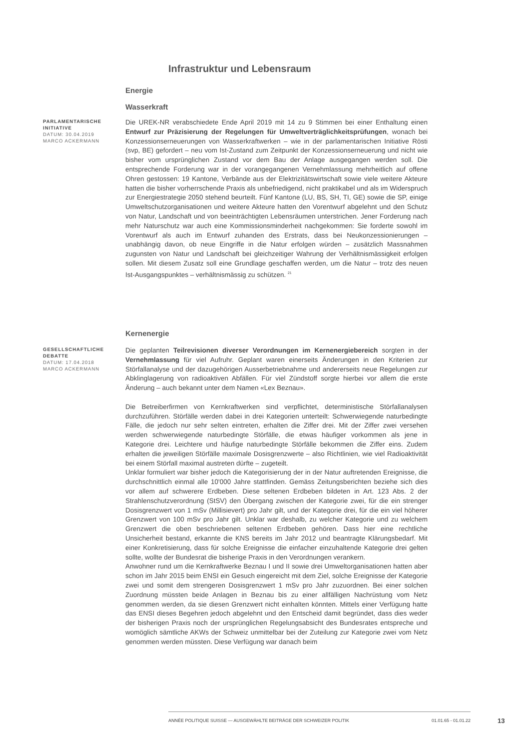Infrastruktur und Lebensraum
Energie
Wasserkraft
PARLAMENTARISCHE INITIATIVE
DATUM: 30.04.2019
MARCO ACKERMANN
Die UREK-NR verabschiedete Ende April 2019 mit 14 zu 9 Stimmen bei einer Enthaltung einen Entwurf zur Präzisierung der Regelungen für Umweltverträglichkeitsprüfungen, wonach bei Konzessionserneuerungen von Wasserkraftwerken – wie in der parlamentarischen Initiative Rösti (svp, BE) gefordert – neu vom Ist-Zustand zum Zeitpunkt der Konzessionserneuerung und nicht wie bisher vom ursprünglichen Zustand vor dem Bau der Anlage ausgegangen werden soll. Die entsprechende Forderung war in der vorangegangenen Vernehmlassung mehrheitlich auf offene Ohren gestossen: 19 Kantone, Verbände aus der Elektrizitätswirtschaft sowie viele weitere Akteure hatten die bisher vorherrschende Praxis als unbefriedigend, nicht praktikabel und als im Widerspruch zur Energiestrategie 2050 stehend beurteilt. Fünf Kantone (LU, BS, SH, TI, GE) sowie die SP, einige Umweltschutzorganisationen und weitere Akteure hatten den Vorentwurf abgelehnt und den Schutz von Natur, Landschaft und von beeinträchtigten Lebensräumen unterstrichen. Jener Forderung nach mehr Naturschutz war auch eine Kommissionsminderheit nachgekommen: Sie forderte sowohl im Vorentwurf als auch im Entwurf zuhanden des Erstrats, dass bei Neukonzessionierungen – unabhängig davon, ob neue Eingriffe in die Natur erfolgen würden – zusätzlich Massnahmen zugunsten von Natur und Landschaft bei gleichzeitiger Wahrung der Verhältnismässigkeit erfolgen sollen. Mit diesem Zusatz soll eine Grundlage geschaffen werden, um die Natur – trotz des neuen Ist-Ausgangspunktes – verhältnismässig zu schützen. <sup>21</sup>
Kernenergie
GESELLSCHAFTLICHE DEBATTE
DATUM: 17.04.2018
MARCO ACKERMANN
Die geplanten Teilrevisionen diverser Verordnungen im Kernenergiebereich sorgten in der Vernehmlassung für viel Aufruhr. Geplant waren einerseits Änderungen in den Kriterien zur Störfallanalyse und der dazugehörigen Ausserbetriebnahme und andererseits neue Regelungen zur Abklinglagerung von radioaktiven Abfällen. Für viel Zündstoff sorgte hierbei vor allem die erste Änderung – auch bekannt unter dem Namen «Lex Beznau».
Die Betreiberfirmen von Kernkraftwerken sind verpflichtet, deterministische Störfallanalysen durchzuführen. Störfälle werden dabei in drei Kategorien unterteilt: Schwerwiegende naturbedingte Fälle, die jedoch nur sehr selten eintreten, erhalten die Ziffer drei. Mit der Ziffer zwei versehen werden schwerwiegende naturbedingte Störfälle, die etwas häufiger vorkommen als jene in Kategorie drei. Leichtere und häufige naturbedingte Störfälle bekommen die Ziffer eins. Zudem erhalten die jeweiligen Störfälle maximale Dosisgrenzwerte – also Richtlinien, wie viel Radioaktivität bei einem Störfall maximal austreten dürfte – zugeteilt.
Unklar formuliert war bisher jedoch die Kategorisierung der in der Natur auftretenden Ereignisse, die durchschnittlich einmal alle 10'000 Jahre stattfinden. Gemäss Zeitungsberichten beziehe sich dies vor allem auf schwerere Erdbeben. Diese seltenen Erdbeben bildeten in Art. 123 Abs. 2 der Strahlenschutzverordnung (StSV) den Übergang zwischen der Kategorie zwei, für die ein strenger Dosisgrenzwert von 1 mSv (Millisievert) pro Jahr gilt, und der Kategorie drei, für die ein viel höherer Grenzwert von 100 mSv pro Jahr gilt. Unklar war deshalb, zu welcher Kategorie und zu welchem Grenzwert die oben beschriebenen seltenen Erdbeben gehören. Dass hier eine rechtliche Unsicherheit bestand, erkannte die KNS bereits im Jahr 2012 und beantragte Klärungsbedarf. Mit einer Konkretisierung, dass für solche Ereignisse die einfacher einzuhaltende Kategorie drei gelten sollte, wollte der Bundesrat die bisherige Praxis in den Verordnungen verankern.
Anwohner rund um die Kernkraftwerke Beznau I und II sowie drei Umweltorganisationen hatten aber schon im Jahr 2015 beim ENSI ein Gesuch eingereicht mit dem Ziel, solche Ereignisse der Kategorie zwei und somit dem strengeren Dosisgrenzwert 1 mSv pro Jahr zuzuordnen. Bei einer solchen Zuordnung müssten beide Anlagen in Beznau bis zu einer allfälligen Nachrüstung vom Netz genommen werden, da sie diesen Grenzwert nicht einhalten könnten. Mittels einer Verfügung hatte das ENSI dieses Begehren jedoch abgelehnt und den Entscheid damit begründet, dass dies weder der bisherigen Praxis noch der ursprünglichen Regelungsabsicht des Bundesrates entspreche und womöglich sämtliche AKWs der Schweiz unmittelbar bei der Zuteilung zur Kategorie zwei vom Netz genommen werden müssten. Diese Verfügung war danach beim
ANNÉE POLITIQUE SUISSE — AUSGEWÄHLTE BEITRÄGE DER SCHWEIZER POLITIK 01.01.65 - 01.01.22
13